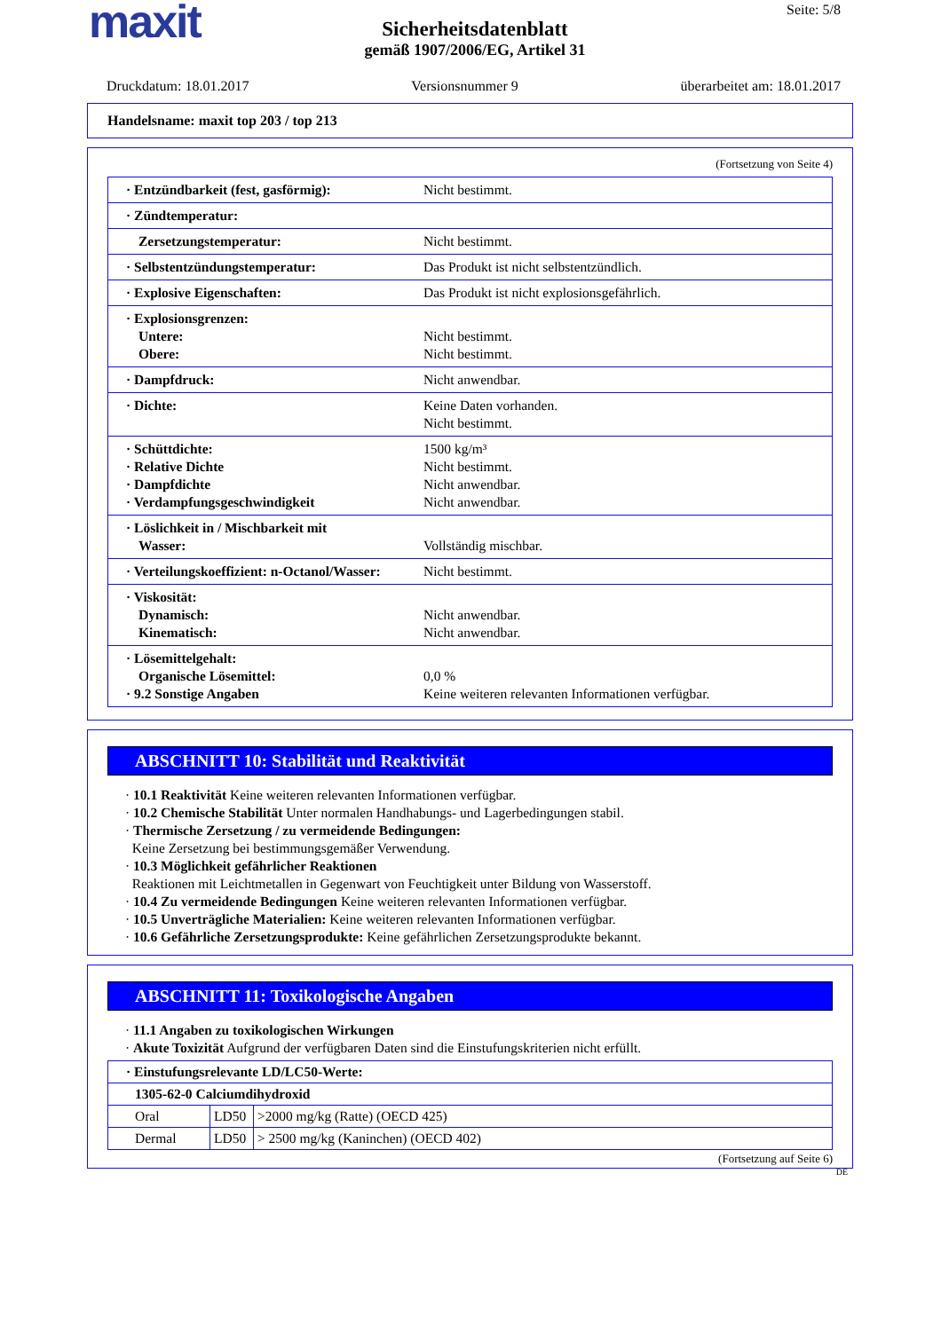maxit Seite: 5/8
Sicherheitsdatenblatt
gemäß 1907/2006/EG, Artikel 31
Druckdatum: 18.01.2017 Versionsnummer 9 überarbeitet am: 18.01.2017
Handelsname: maxit top 203 / top 213
(Fortsetzung von Seite 4)
| · Entzündbarkeit (fest, gasförmig): | Nicht bestimmt. |
| · Zündtemperatur: | |
| Zersetzungstemperatur: | Nicht bestimmt. |
| · Selbstentzündungstemperatur: | Das Produkt ist nicht selbstentzündlich. |
| · Explosive Eigenschaften: | Das Produkt ist nicht explosionsgefährlich. |
| · Explosionsgrenzen: Untere: Obere: | Nicht bestimmt. Nicht bestimmt. |
| · Dampfdruck: | Nicht anwendbar. |
| · Dichte: | Keine Daten vorhanden. Nicht bestimmt. |
| · Schüttdichte: · Relative Dichte · Dampfdichte · Verdampfungsgeschwindigkeit | 1500 kg/m³ Nicht bestimmt. Nicht anwendbar. Nicht anwendbar. |
| · Löslichkeit in / Mischbarkeit mit Wasser: | Vollständig mischbar. |
| · Verteilungskoeffizient: n-Octanol/Wasser: | Nicht bestimmt. |
| · Viskosität: Dynamisch: Kinematisch: | Nicht anwendbar. Nicht anwendbar. |
| · Lösemittelgehalt: Organische Lösemittel: · 9.2 Sonstige Angaben | 0,0 % Keine weiteren relevanten Informationen verfügbar. |
ABSCHNITT 10: Stabilität und Reaktivität
· 10.1 Reaktivität Keine weiteren relevanten Informationen verfügbar.
· 10.2 Chemische Stabilität Unter normalen Handhabungs- und Lagerbedingungen stabil.
· Thermische Zersetzung / zu vermeidende Bedingungen:
Keine Zersetzung bei bestimmungsgemäßer Verwendung.
· 10.3 Möglichkeit gefährlicher Reaktionen
Reaktionen mit Leichtmetallen in Gegenwart von Feuchtigkeit unter Bildung von Wasserstoff.
· 10.4 Zu vermeidende Bedingungen Keine weiteren relevanten Informationen verfügbar.
· 10.5 Unverträgliche Materialien: Keine weiteren relevanten Informationen verfügbar.
· 10.6 Gefährliche Zersetzungsprodukte: Keine gefährlichen Zersetzungsprodukte bekannt.
ABSCHNITT 11: Toxikologische Angaben
· 11.1 Angaben zu toxikologischen Wirkungen
· Akute Toxizität Aufgrund der verfügbaren Daten sind die Einstufungskriterien nicht erfüllt.
| · Einstufungsrelevante LD/LC50-Werte: | | |
| 1305-62-0 Calciumdihydroxid | | |
| Oral | LD50 | >2000 mg/kg (Ratte) (OECD 425) |
| Dermal | LD50 | > 2500 mg/kg (Kaninchen) (OECD 402) |
(Fortsetzung auf Seite 6)
DE